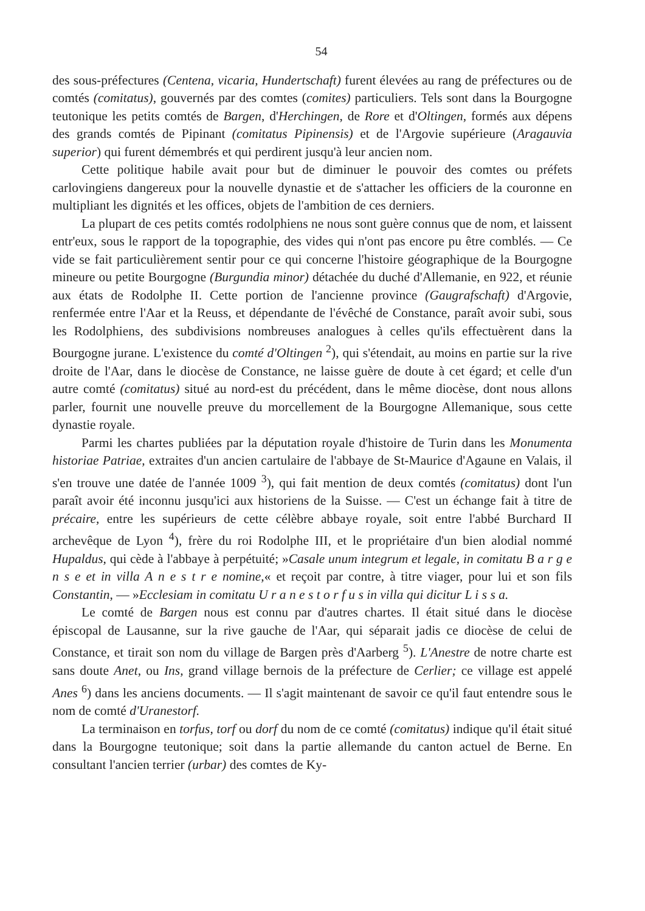54
des sous-préfectures (Centena, vicaria, Hundertschaft) furent élevées au rang de préfectures ou de comtés (comitatus), gouvernés par des comtes (comites) particuliers. Tels sont dans la Bourgogne teutonique les petits comtés de Bargen, d'Herchingen, de Rore et d'Oltingen, formés aux dépens des grands comtés de Pipinant (comitatus Pipinensis) et de l'Argovie supérieure (Aragauvia superior) qui furent démembrés et qui perdirent jusqu'à leur ancien nom.
Cette politique habile avait pour but de diminuer le pouvoir des comtes ou préfets carlovingiens dangereux pour la nouvelle dynastie et de s'attacher les officiers de la couronne en multipliant les dignités et les offices, objets de l'ambition de ces derniers.
La plupart de ces petits comtés rodolphiens ne nous sont guère connus que de nom, et laissent entr'eux, sous le rapport de la topographie, des vides qui n'ont pas encore pu être comblés. — Ce vide se fait particulièrement sentir pour ce qui concerne l'histoire géographique de la Bourgogne mineure ou petite Bourgogne (Burgundia minor) détachée du duché d'Allemanie, en 922, et réunie aux états de Rodolphe II. Cette portion de l'ancienne province (Gaugrafschaft) d'Argovie, renfermée entre l'Aar et la Reuss, et dépendante de l'évêché de Constance, paraît avoir subi, sous les Rodolphiens, des subdivisions nombreuses analogues à celles qu'ils effectuèrent dans la Bourgogne jurane. L'existence du comté d'Oltingen <sup>2</sup>), qui s'étendait, au moins en partie sur la rive droite de l'Aar, dans le diocèse de Constance, ne laisse guère de doute à cet égard; et celle d'un autre comté (comitatus) situé au nord-est du précédent, dans le même diocèse, dont nous allons parler, fournit une nouvelle preuve du morcellement de la Bourgogne Allemanique, sous cette dynastie royale.
Parmi les chartes publiées par la députation royale d'histoire de Turin dans les Monumenta historiae Patriae, extraites d'un ancien cartulaire de l'abbaye de St-Maurice d'Agaune en Valais, il s'en trouve une datée de l'année 1009 <sup>3</sup>), qui fait mention de deux comtés (comitatus) dont l'un paraît avoir été inconnu jusqu'ici aux historiens de la Suisse. — C'est un échange fait à titre de précaire, entre les supérieurs de cette célèbre abbaye royale, soit entre l'abbé Burchard II archevêque de Lyon <sup>4</sup>), frère du roi Rodolphe III, et le propriétaire d'un bien alodial nommé Hupaldus, qui cède à l'abbaye à perpétuité; »Casale unum integrum et legale, in comitatu B a r g e n s e et in villa A n e s t r e nomine,« et reçoit par contre, à titre viager, pour lui et son fils Constantin, — »Ecclesiam in comitatu U r a n e s t o r f u s in villa qui dicitur L i s s a.
Le comté de Bargen nous est connu par d'autres chartes. Il était situé dans le diocèse épiscopal de Lausanne, sur la rive gauche de l'Aar, qui séparait jadis ce diocèse de celui de Constance, et tirait son nom du village de Bargen près d'Aarberg <sup>5</sup>). L'Anestre de notre charte est sans doute Anet, ou Ins, grand village bernois de la préfecture de Cerlier; ce village est appelé Anes <sup>6</sup>) dans les anciens documents. — Il s'agit maintenant de savoir ce qu'il faut entendre sous le nom de comté d'Uranestorf.
La terminaison en torfus, torf ou dorf du nom de ce comté (comitatus) indique qu'il était situé dans la Bourgogne teutonique; soit dans la partie allemande du canton actuel de Berne. En consultant l'ancien terrier (urbar) des comtes de Ky-